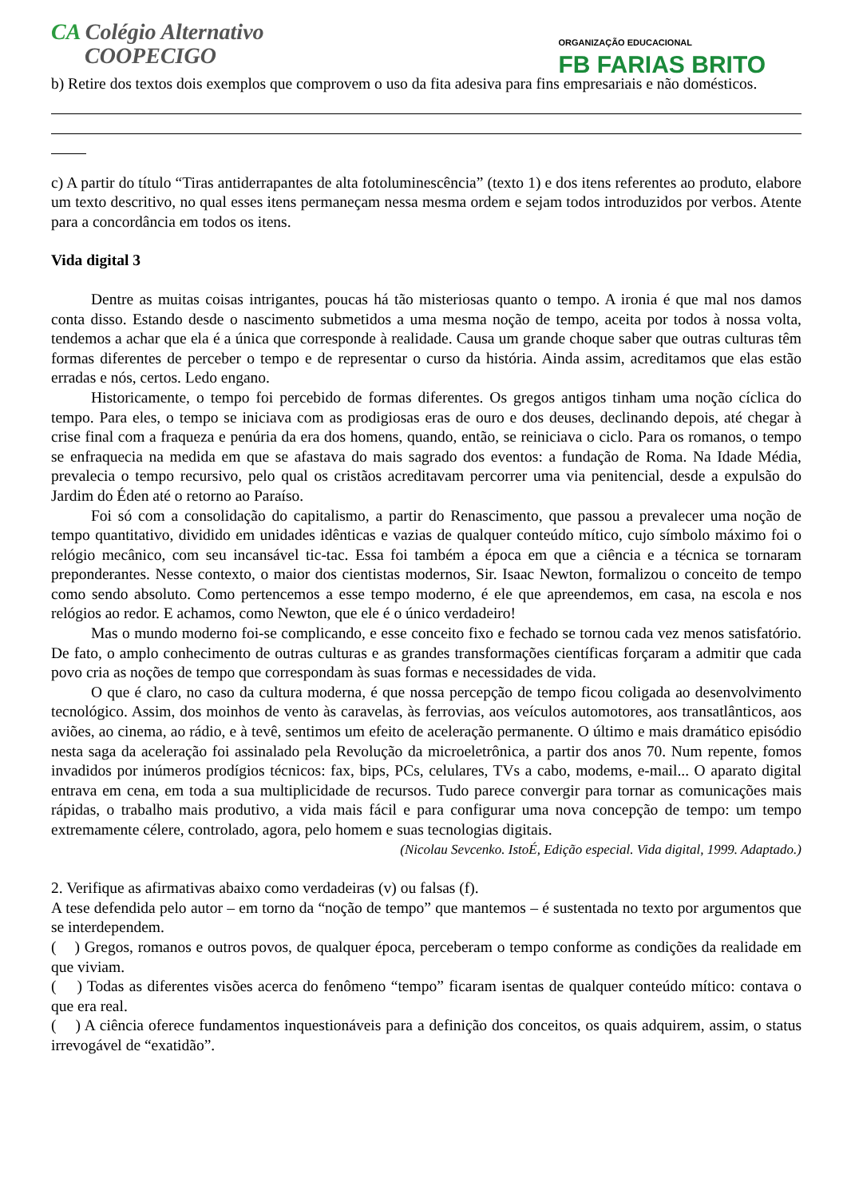CA Colégio Alternativo
COOPECIGO
ORGANIZAÇÃO EDUCACIONAL
FB FARIAS BRITO
b) Retire dos textos dois exemplos que comprovem o uso da fita adesiva para fins empresariais e não domésticos.
c) A partir do título “Tiras antiderrapantes de alta fotoluminescência” (texto 1) e dos itens referentes ao produto, elabore um texto descritivo, no qual esses itens permaneçam nessa mesma ordem e sejam todos introduzidos por verbos. Atente para a concordância em todos os itens.
Vida digital 3
Dentre as muitas coisas intrigantes, poucas há tão misteriosas quanto o tempo. A ironia é que mal nos damos conta disso. Estando desde o nascimento submetidos a uma mesma noção de tempo, aceita por todos à nossa volta, tendemos a achar que ela é a única que corresponde à realidade. Causa um grande choque saber que outras culturas têm formas diferentes de perceber o tempo e de representar o curso da história. Ainda assim, acreditamos que elas estão erradas e nós, certos. Ledo engano.
Historicamente, o tempo foi percebido de formas diferentes. Os gregos antigos tinham uma noção cíclica do tempo. Para eles, o tempo se iniciava com as prodigiosas eras de ouro e dos deuses, declinando depois, até chegar à crise final com a fraqueza e penúria da era dos homens, quando, então, se reiniciava o ciclo. Para os romanos, o tempo se enfraquecia na medida em que se afastava do mais sagrado dos eventos: a fundação de Roma. Na Idade Média, prevalecia o tempo recursivo, pelo qual os cristãos acreditavam percorrer uma via penitencial, desde a expulsão do Jardim do Éden até o retorno ao Paraíso.
Foi só com a consolidação do capitalismo, a partir do Renascimento, que passou a prevalecer uma noção de tempo quantitativo, dividido em unidades idênticas e vazias de qualquer conteúdo mítico, cujo símbolo máximo foi o relógio mecânico, com seu incansável tic-tac. Essa foi também a época em que a ciência e a técnica se tornaram preponderantes. Nesse contexto, o maior dos cientistas modernos, Sir. Isaac Newton, formalizou o conceito de tempo como sendo absoluto. Como pertencemos a esse tempo moderno, é ele que apreendemos, em casa, na escola e nos relógios ao redor. E achamos, como Newton, que ele é o único verdadeiro!
Mas o mundo moderno foi-se complicando, e esse conceito fixo e fechado se tornou cada vez menos satisfatório. De fato, o amplo conhecimento de outras culturas e as grandes transformações científicas forçaram a admitir que cada povo cria as noções de tempo que correspondam às suas formas e necessidades de vida.
O que é claro, no caso da cultura moderna, é que nossa percepção de tempo ficou coligada ao desenvolvimento tecnológico. Assim, dos moinhos de vento às caravelas, às ferrovias, aos veículos automotores, aos transatlânticos, aos aviões, ao cinema, ao rádio, e à tevê, sentimos um efeito de aceleração permanente. O último e mais dramático episódio nesta saga da aceleração foi assinalado pela Revolução da microeletrônica, a partir dos anos 70. Num repente, fomos invadidos por inúmeros prodígios técnicos: fax, bips, PCs, celulares, TVs a cabo, modems, e-mail... O aparato digital entrava em cena, em toda a sua multiplicidade de recursos. Tudo parece convergir para tornar as comunicações mais rápidas, o trabalho mais produtivo, a vida mais fácil e para configurar uma nova concepção de tempo: um tempo extremamente célere, controlado, agora, pelo homem e suas tecnologias digitais.
(Nicolau Sevcenko. IstoÉ, Edição especial. Vida digital, 1999. Adaptado.)
2. Verifique as afirmativas abaixo como verdadeiras (v) ou falsas (f).
A tese defendida pelo autor – em torno da “noção de tempo” que mantemos – é sustentada no texto por argumentos que se interdependem.
( ) Gregos, romanos e outros povos, de qualquer época, perceberam o tempo conforme as condições da realidade em que viviam.
( ) Todas as diferentes visões acerca do fenômeno “tempo” ficaram isentas de qualquer conteúdo mítico: contava o que era real.
( ) A ciência oferece fundamentos inquestionáveis para a definição dos conceitos, os quais adquirem, assim, o status irrevogável de “exatidão”.